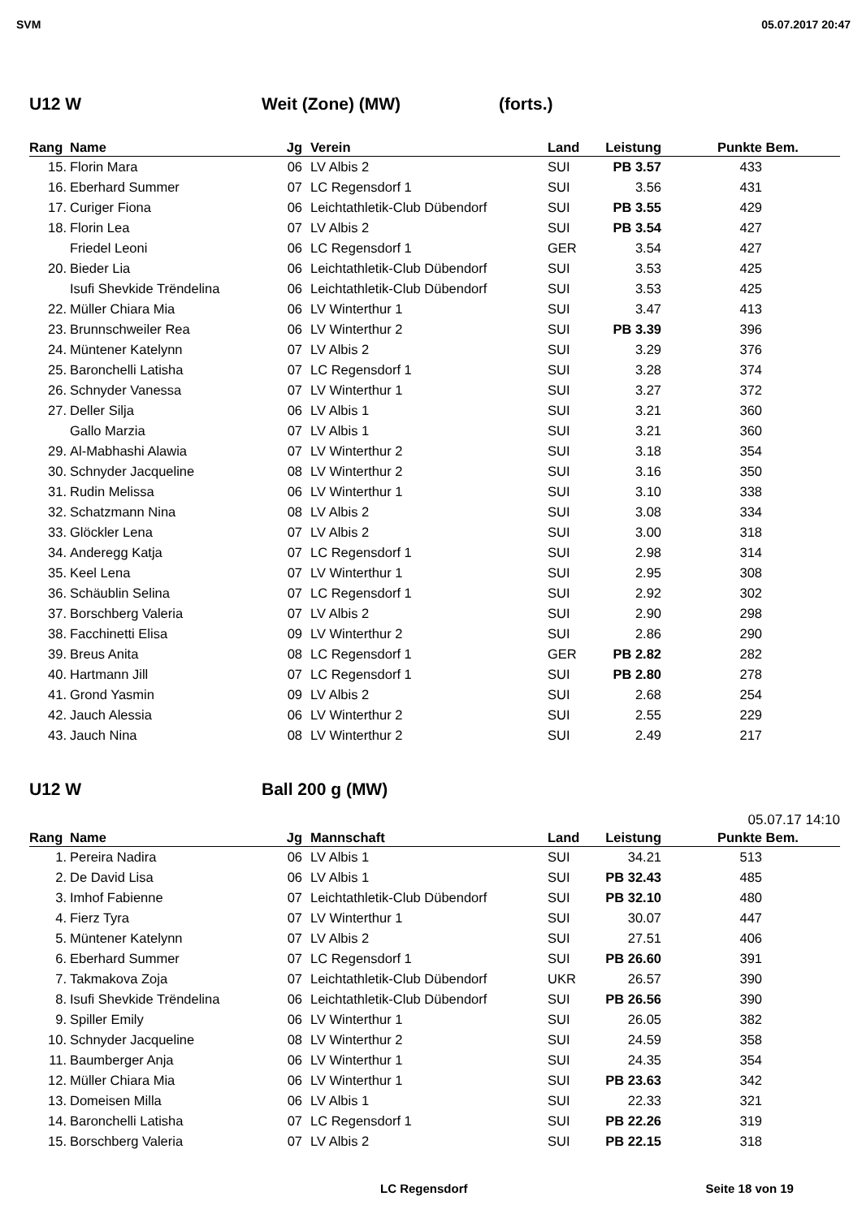SVM 05.07.2017 20:47
U12 W Weit (Zone) (MW) (forts.)
| Rang | Name | Jg | Verein | Land | Leistung | Punkte | Bem. |
| --- | --- | --- | --- | --- | --- | --- | --- |
| 15. | Florin Mara | 06 | LV Albis 2 | SUI | PB 3.57 | 433 | |
| 16. | Eberhard Summer | 07 | LC Regensdorf 1 | SUI | 3.56 | 431 | |
| 17. | Curiger Fiona | 06 | Leichtathletik-Club Dübendorf | SUI | PB 3.55 | 429 | |
| 18. | Florin Lea | 07 | LV Albis 2 | SUI | PB 3.54 | 427 | |
| | Friedel Leoni | 06 | LC Regensdorf 1 | GER | 3.54 | 427 | |
| 20. | Bieder Lia | 06 | Leichtathletik-Club Dübendorf | SUI | 3.53 | 425 | |
| | Isufi Shevkide Trëndelina | 06 | Leichtathletik-Club Dübendorf | SUI | 3.53 | 425 | |
| 22. | Müller Chiara Mia | 06 | LV Winterthur 1 | SUI | 3.47 | 413 | |
| 23. | Brunnschweiler Rea | 06 | LV Winterthur 2 | SUI | PB 3.39 | 396 | |
| 24. | Müntener Katelynn | 07 | LV Albis 2 | SUI | 3.29 | 376 | |
| 25. | Baronchelli Latisha | 07 | LC Regensdorf 1 | SUI | 3.28 | 374 | |
| 26. | Schnyder Vanessa | 07 | LV Winterthur 1 | SUI | 3.27 | 372 | |
| 27. | Deller Silja | 06 | LV Albis 1 | SUI | 3.21 | 360 | |
| | Gallo Marzia | 07 | LV Albis 1 | SUI | 3.21 | 360 | |
| 29. | Al-Mabhashi Alawia | 07 | LV Winterthur 2 | SUI | 3.18 | 354 | |
| 30. | Schnyder Jacqueline | 08 | LV Winterthur 2 | SUI | 3.16 | 350 | |
| 31. | Rudin Melissa | 06 | LV Winterthur 1 | SUI | 3.10 | 338 | |
| 32. | Schatzmann Nina | 08 | LV Albis 2 | SUI | 3.08 | 334 | |
| 33. | Glöckler Lena | 07 | LV Albis 2 | SUI | 3.00 | 318 | |
| 34. | Anderegg Katja | 07 | LC Regensdorf 1 | SUI | 2.98 | 314 | |
| 35. | Keel Lena | 07 | LV Winterthur 1 | SUI | 2.95 | 308 | |
| 36. | Schäublin Selina | 07 | LC Regensdorf 1 | SUI | 2.92 | 302 | |
| 37. | Borschberg Valeria | 07 | LV Albis 2 | SUI | 2.90 | 298 | |
| 38. | Facchinetti Elisa | 09 | LV Winterthur 2 | SUI | 2.86 | 290 | |
| 39. | Breus Anita | 08 | LC Regensdorf 1 | GER | PB 2.82 | 282 | |
| 40. | Hartmann Jill | 07 | LC Regensdorf 1 | SUI | PB 2.80 | 278 | |
| 41. | Grond Yasmin | 09 | LV Albis 2 | SUI | 2.68 | 254 | |
| 42. | Jauch Alessia | 06 | LV Winterthur 2 | SUI | 2.55 | 229 | |
| 43. | Jauch Nina | 08 | LV Winterthur 2 | SUI | 2.49 | 217 | |
U12 W Ball 200 g (MW)
05.07.17 14:10
| Rang | Name | Jg | Mannschaft | Land | Leistung | Punkte | Bem. |
| --- | --- | --- | --- | --- | --- | --- | --- |
| 1. | Pereira Nadira | 06 | LV Albis 1 | SUI | 34.21 | 513 | |
| 2. | De David Lisa | 06 | LV Albis 1 | SUI | PB 32.43 | 485 | |
| 3. | Imhof Fabienne | 07 | Leichtathletik-Club Dübendorf | SUI | PB 32.10 | 480 | |
| 4. | Fierz Tyra | 07 | LV Winterthur 1 | SUI | 30.07 | 447 | |
| 5. | Müntener Katelynn | 07 | LV Albis 2 | SUI | 27.51 | 406 | |
| 6. | Eberhard Summer | 07 | LC Regensdorf 1 | SUI | PB 26.60 | 391 | |
| 7. | Takmakova Zoja | 07 | Leichtathletik-Club Dübendorf | UKR | 26.57 | 390 | |
| 8. | Isufi Shevkide Trëndelina | 06 | Leichtathletik-Club Dübendorf | SUI | PB 26.56 | 390 | |
| 9. | Spiller Emily | 06 | LV Winterthur 1 | SUI | 26.05 | 382 | |
| 10. | Schnyder Jacqueline | 08 | LV Winterthur 2 | SUI | 24.59 | 358 | |
| 11. | Baumberger Anja | 06 | LV Winterthur 1 | SUI | 24.35 | 354 | |
| 12. | Müller Chiara Mia | 06 | LV Winterthur 1 | SUI | PB 23.63 | 342 | |
| 13. | Domeisen Milla | 06 | LV Albis 1 | SUI | 22.33 | 321 | |
| 14. | Baronchelli Latisha | 07 | LC Regensdorf 1 | SUI | PB 22.26 | 319 | |
| 15. | Borschberg Valeria | 07 | LV Albis 2 | SUI | PB 22.15 | 318 | |
LC Regensdorf Seite 18 von 19